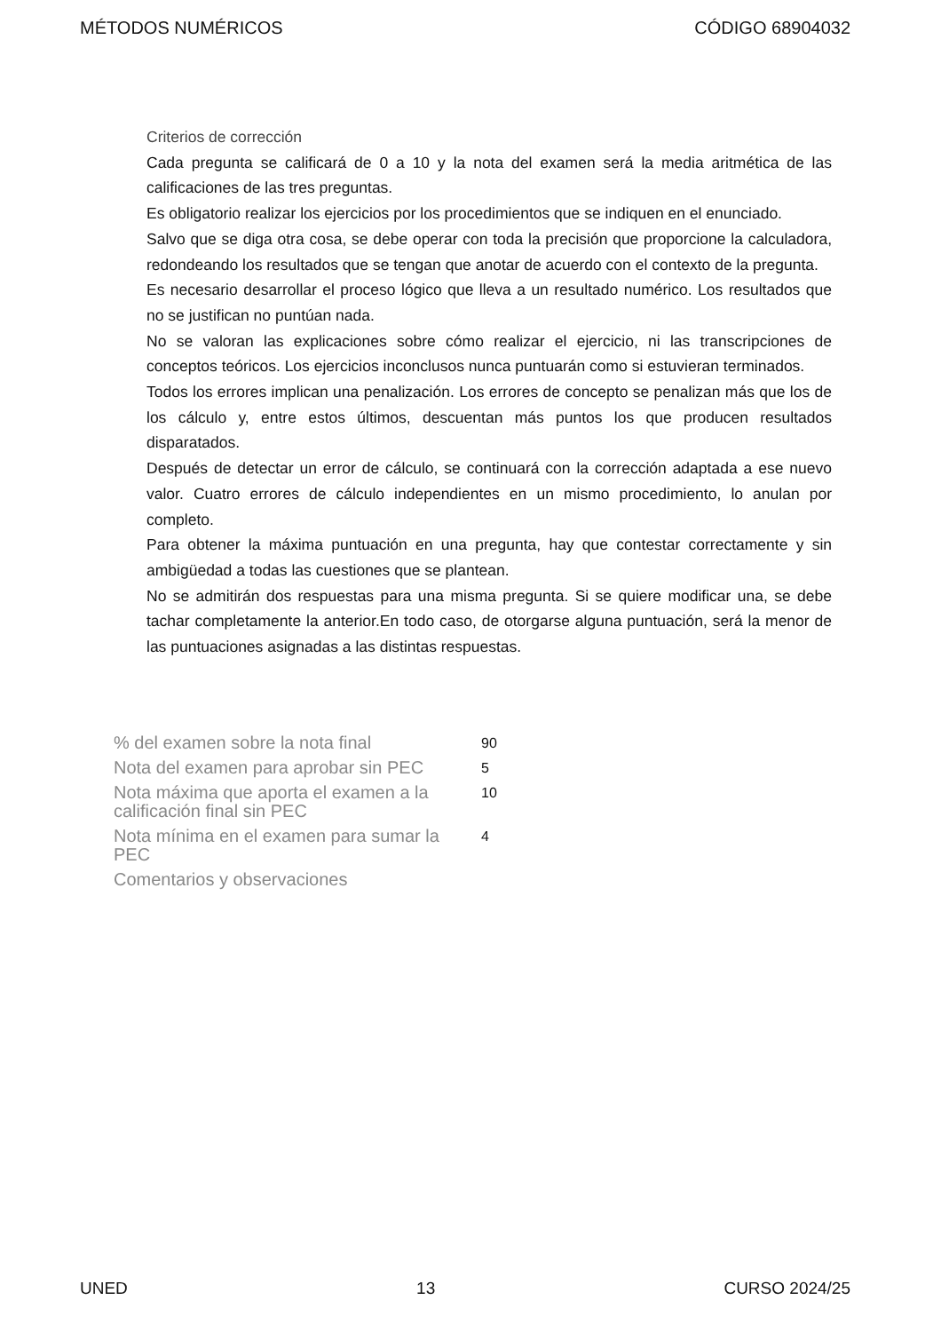MÉTODOS NUMÉRICOS CÓDIGO 68904032
Criterios de corrección
Cada pregunta se calificará de 0 a 10 y la nota del examen será la media aritmética de las calificaciones de las tres preguntas.
Es obligatorio realizar los ejercicios por los procedimientos que se indiquen en el enunciado.
Salvo que se diga otra cosa, se debe operar con toda la precisión que proporcione la calculadora, redondeando los resultados que se tengan que anotar de acuerdo con el contexto de la pregunta.
Es necesario desarrollar el proceso lógico que lleva a un resultado numérico. Los resultados que no se justifican no puntúan nada.
No se valoran las explicaciones sobre cómo realizar el ejercicio, ni las transcripciones de conceptos teóricos. Los ejercicios inconclusos nunca puntuarán como si estuvieran terminados.
Todos los errores implican una penalización. Los errores de concepto se penalizan más que los de los cálculo y, entre estos últimos, descuentan más puntos los que producen resultados disparatados.
Después de detectar un error de cálculo, se continuará con la corrección adaptada a ese nuevo valor. Cuatro errores de cálculo independientes en un mismo procedimiento, lo anulan por completo.
Para obtener la máxima puntuación en una pregunta, hay que contestar correctamente y sin ambigüedad a todas las cuestiones que se plantean.
No se admitirán dos respuestas para una misma pregunta. Si se quiere modificar una, se debe tachar completamente la anterior.En todo caso, de otorgarse alguna puntuación, será la menor de las puntuaciones asignadas a las distintas respuestas.
| % del examen sobre la nota final | 90 |
| Nota del examen para aprobar sin PEC | 5 |
| Nota máxima que aporta el examen a la calificación final sin PEC | 10 |
| Nota mínima en el examen para sumar la PEC | 4 |
| Comentarios y observaciones | |
UNED 13 CURSO 2024/25